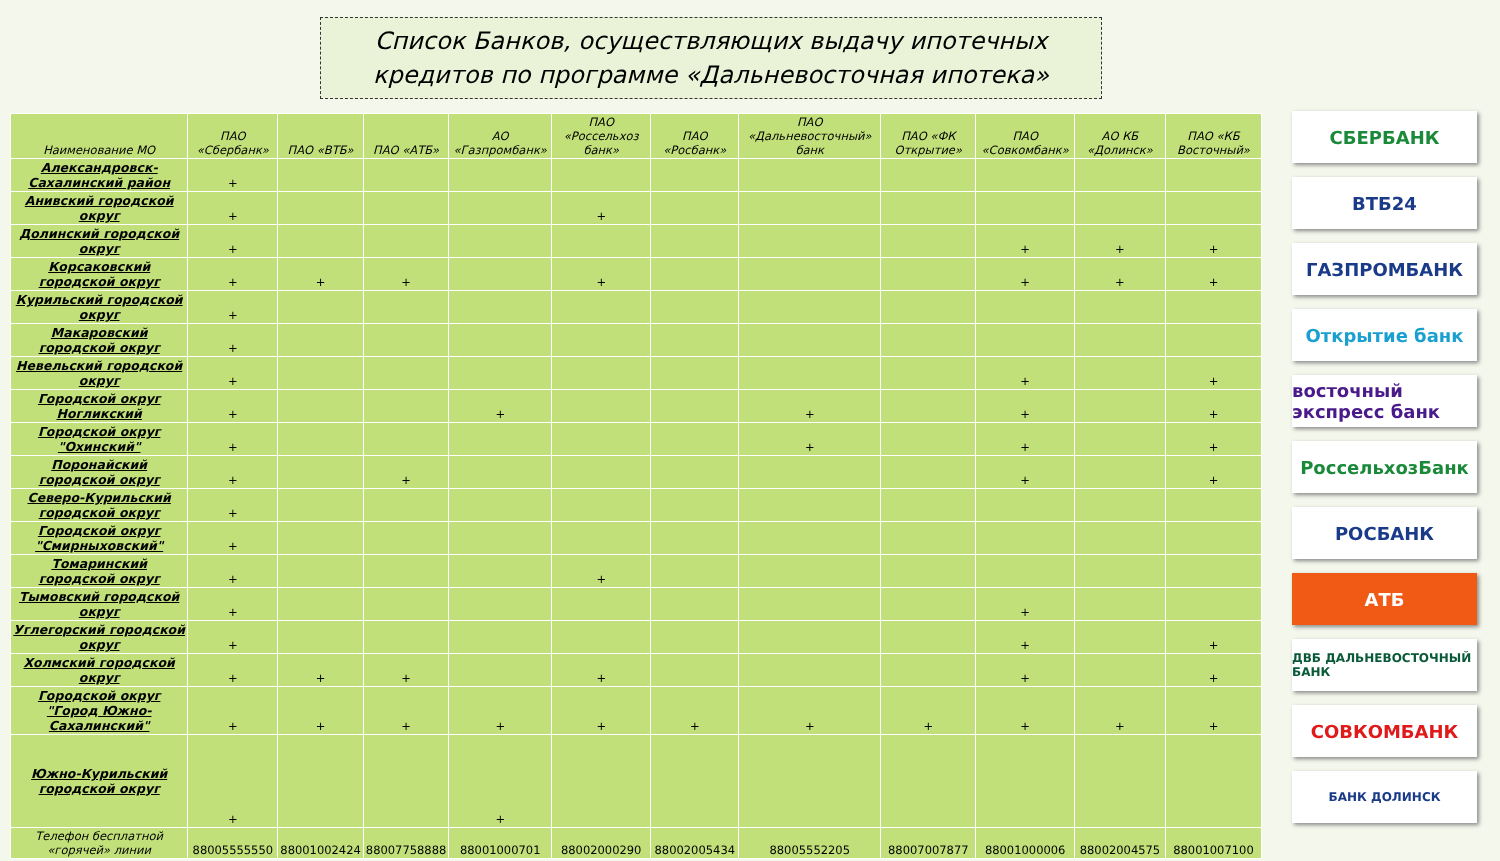Список Банков, осуществляющих выдачу ипотечных кредитов по программе «Дальневосточная ипотека»
| Наименование МО | ПАО «Сбербанк» | ПАО «ВТБ» | ПАО «АТБ» | АО «Газпромбанк» | ПАО «Россельхоз банк» | ПАО «Росбанк» | ПАО «Дальневосточный» банк | ПАО «ФК Открытие» | ПАО «Совкомбанк» | АО КБ «Долинск» | ПАО «КБ Восточный» |
| --- | --- | --- | --- | --- | --- | --- | --- | --- | --- | --- | --- |
| Александровск-Сахалинский район | + | | | | | | | | | | |
| Анивский городской округ | + | | | | + | | | | | | |
| Долинский городской округ | + | | | | | | | | + | + | + |
| Корсаковский городской округ | + | + | + | | + | | | | + | + | + |
| Курильский городской округ | + | | | | | | | | | | |
| Макаровский городской округ | + | | | | | | | | | | |
| Невельский городской округ | + | | | | | | | | + | | + |
| Городской округ Ногликский | + | | | + | | | + | | + | | + |
| Городской округ "Охинский" | + | | | | | | + | | + | | + |
| Поронайский городской округ | + | | + | | | | | | + | | + |
| Северо-Курильский городской округ | + | | | | | | | | | | |
| Городской округ "Смирныховский" | + | | | | | | | | | | |
| Томаринский городской округ | + | | | | + | | | | | | |
| Тымовский городской округ | + | | | | | | | | + | | |
| Углегорский городской округ | + | | | | | | | | + | | + |
| Холмский городской округ | + | + | + | | + | | | | + | | + |
| Городской округ "Город Южно-Сахалинский" | + | + | + | + | + | + | + | + | + | + | + |
| Южно-Курильский городской округ | + | | | + | | | | | | | |
| Телефон бесплатной «горячей» линии | 88005555550 | 88001002424 | 88007758888 | 88001000701 | 88002000290 | 88002005434 | 88005552205 | 88007007877 | 88001000006 | 88002004575 | 88001007100 |
СБЕРБАНК
ВТБ24
ГАЗПРОМБАНК
Открытие банк
восточный экспресс банк
РоссельхозБанк
РОСБАНК
АТБ
ДВБ ДАЛЬНЕВОСТОЧНЫЙ БАНК
СОВКОМБАНК
БАНК ДОЛИНСК